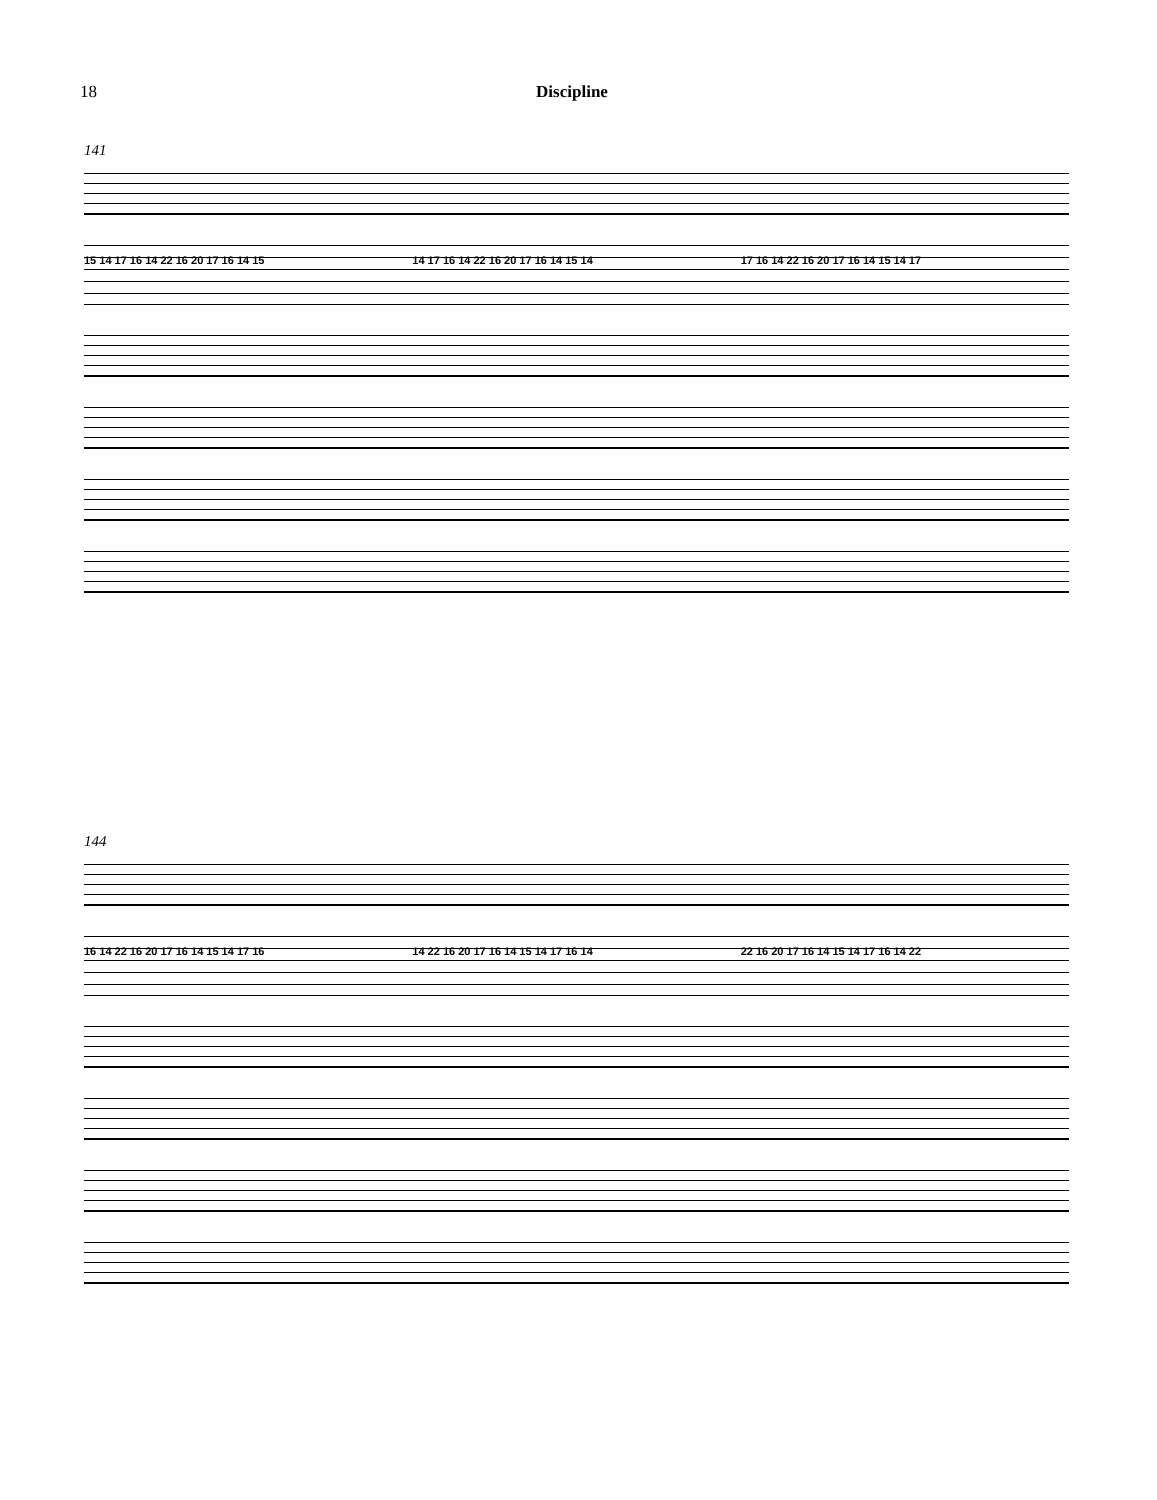18 Discipline
141
15 14 17 16 14 22 16 20 17 16 14 15
14 17 16 14 22 16 20 17 16 14 15 14
17 16 14 22 16 20 17 16 14 15 14 17
144
16 14 22 16 20 17 16 14 15 14 17 16
14 22 16 20 17 16 14 15 14 17 16 14
22 16 20 17 16 14 15 14 17 16 14 22